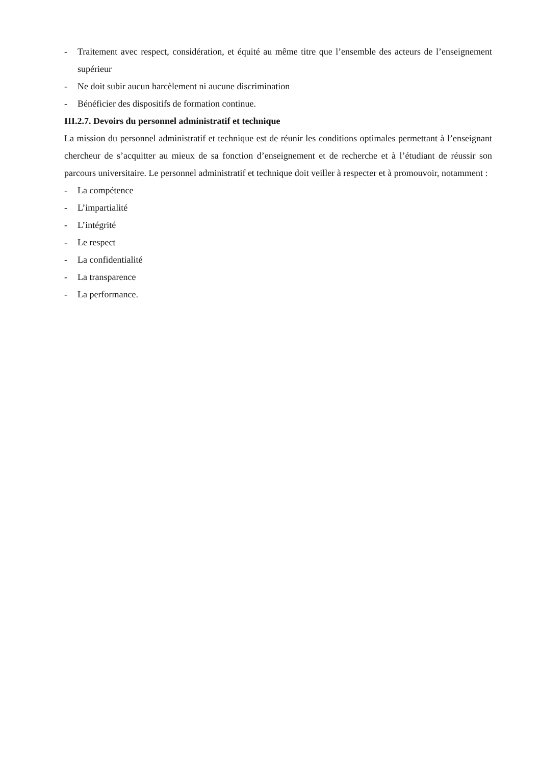- Traitement avec respect, considération, et équité au même titre que l’ensemble des acteurs de l’enseignement supérieur
- Ne doit subir aucun harcèlement ni aucune discrimination
- Bénéficier des dispositifs de formation continue.
III.2.7. Devoirs du personnel administratif et technique
La mission du personnel administratif et technique est de réunir les conditions optimales permettant à l’enseignant chercheur de s’acquitter au mieux de sa fonction d’enseignement et de recherche et à l’étudiant de réussir son parcours universitaire. Le personnel administratif et technique doit veiller à respecter et à promouvoir, notamment :
- La compétence
- L’impartialité
- L’intégrité
- Le respect
- La confidentialité
- La transparence
- La performance.